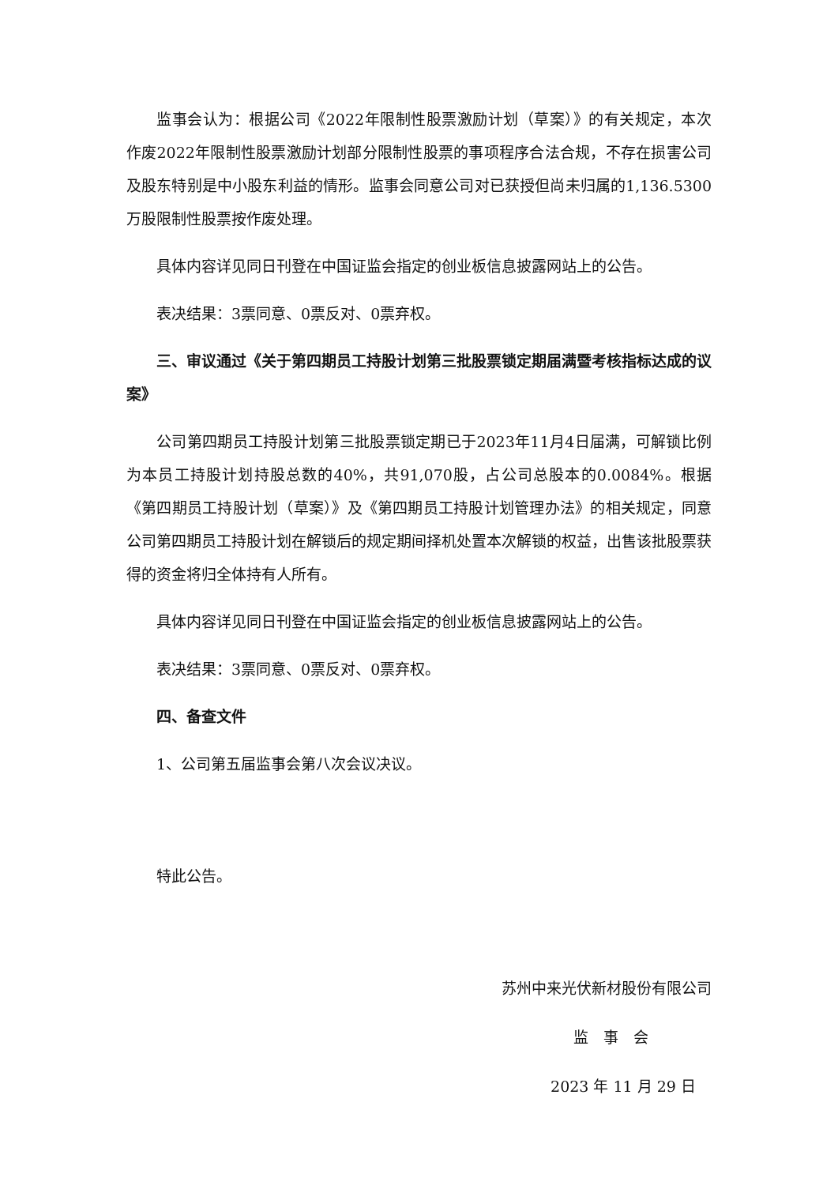监事会认为：根据公司《2022年限制性股票激励计划（草案）》的有关规定，本次作废2022年限制性股票激励计划部分限制性股票的事项程序合法合规，不存在损害公司及股东特别是中小股东利益的情形。监事会同意公司对已获授但尚未归属的1,136.5300万股限制性股票按作废处理。
具体内容详见同日刊登在中国证监会指定的创业板信息披露网站上的公告。
表决结果：3票同意、0票反对、0票弃权。
三、审议通过《关于第四期员工持股计划第三批股票锁定期届满暨考核指标达成的议案》
公司第四期员工持股计划第三批股票锁定期已于2023年11月4日届满，可解锁比例为本员工持股计划持股总数的40%，共91,070股，占公司总股本的0.0084%。根据《第四期员工持股计划（草案）》及《第四期员工持股计划管理办法》的相关规定，同意公司第四期员工持股计划在解锁后的规定期间择机处置本次解锁的权益，出售该批股票获得的资金将归全体持有人所有。
具体内容详见同日刊登在中国证监会指定的创业板信息披露网站上的公告。
表决结果：3票同意、0票反对、0票弃权。
四、备查文件
1、公司第五届监事会第八次会议决议。
特此公告。
苏州中来光伏新材股份有限公司
监　事　会
2023 年 11 月 29 日